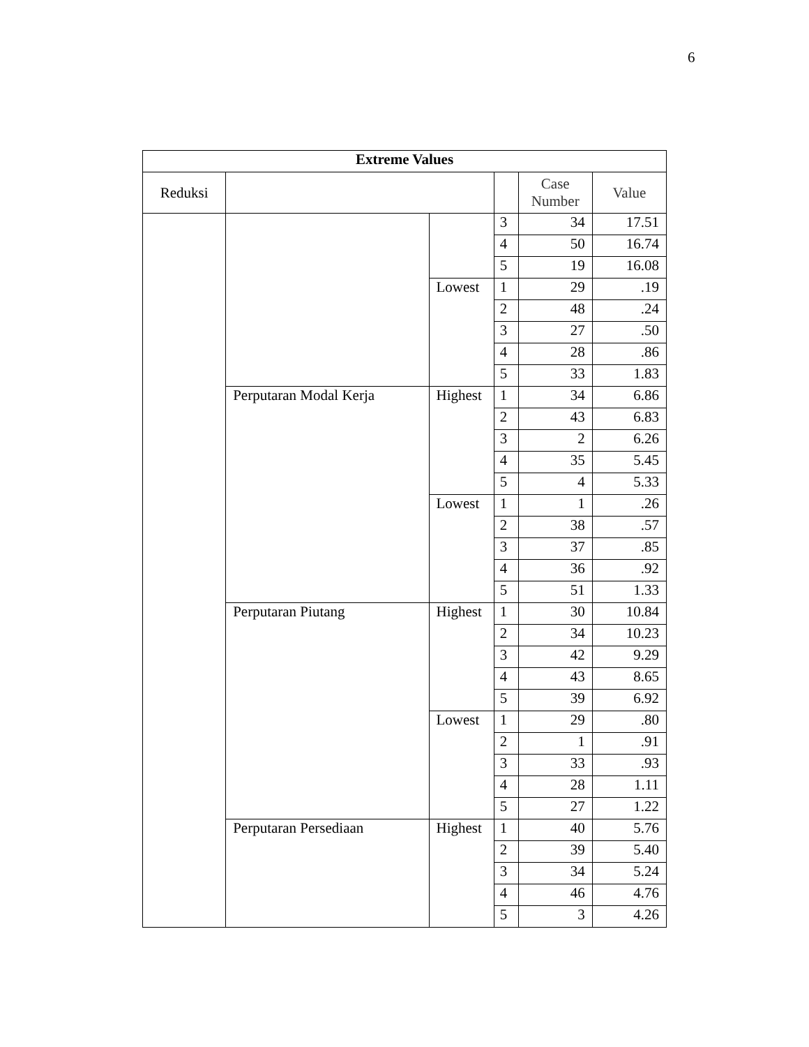6
| Extreme Values | | | | | |
| --- | --- | --- | --- | --- | --- |
| Reduksi | | | | Case Number | Value |
| | | | 3 | 34 | 17.51 |
| | | | 4 | 50 | 16.74 |
| | | | 5 | 19 | 16.08 |
| | | Lowest | 1 | 29 | .19 |
| | | | 2 | 48 | .24 |
| | | | 3 | 27 | .50 |
| | | | 4 | 28 | .86 |
| | | | 5 | 33 | 1.83 |
| | Perputaran Modal Kerja | Highest | 1 | 34 | 6.86 |
| | | | 2 | 43 | 6.83 |
| | | | 3 | 2 | 6.26 |
| | | | 4 | 35 | 5.45 |
| | | | 5 | 4 | 5.33 |
| | | Lowest | 1 | 1 | .26 |
| | | | 2 | 38 | .57 |
| | | | 3 | 37 | .85 |
| | | | 4 | 36 | .92 |
| | | | 5 | 51 | 1.33 |
| | Perputaran Piutang | Highest | 1 | 30 | 10.84 |
| | | | 2 | 34 | 10.23 |
| | | | 3 | 42 | 9.29 |
| | | | 4 | 43 | 8.65 |
| | | | 5 | 39 | 6.92 |
| | | Lowest | 1 | 29 | .80 |
| | | | 2 | 1 | .91 |
| | | | 3 | 33 | .93 |
| | | | 4 | 28 | 1.11 |
| | | | 5 | 27 | 1.22 |
| | Perputaran Persediaan | Highest | 1 | 40 | 5.76 |
| | | | 2 | 39 | 5.40 |
| | | | 3 | 34 | 5.24 |
| | | | 4 | 46 | 4.76 |
| | | | 5 | 3 | 4.26 |